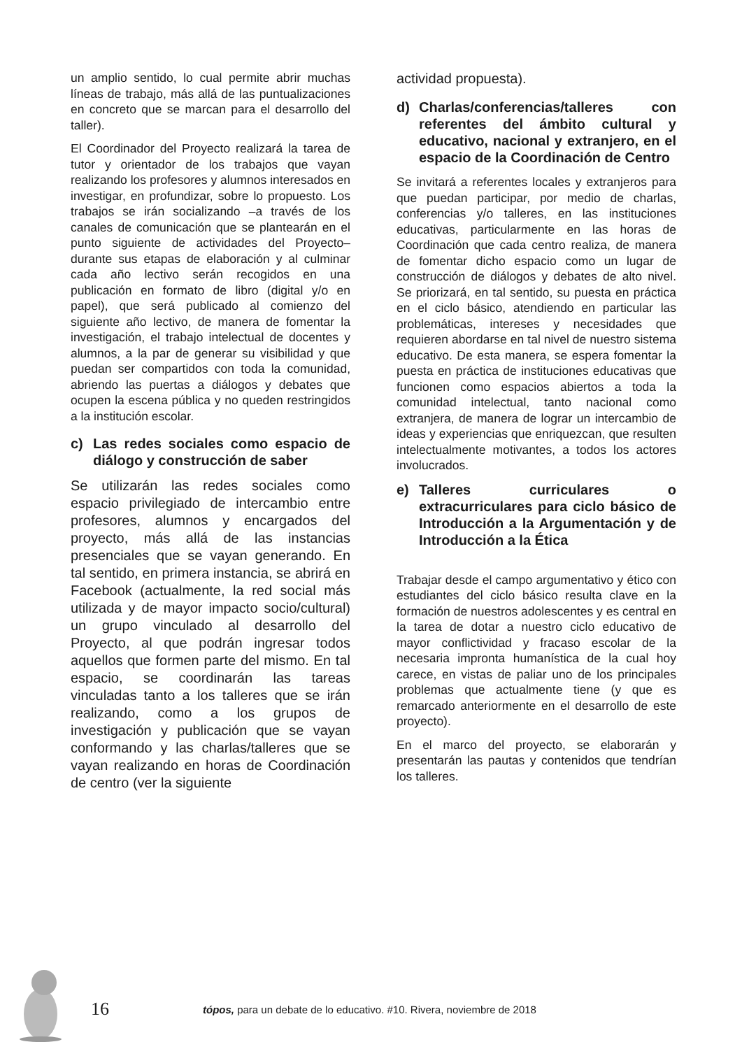un amplio sentido, lo cual permite abrir muchas líneas de trabajo, más allá de las puntualizaciones en concreto que se marcan para el desarrollo del taller).
El Coordinador del Proyecto realizará la tarea de tutor y orientador de los trabajos que vayan realizando los profesores y alumnos interesados en investigar, en profundizar, sobre lo propuesto. Los trabajos se irán socializando –a través de los canales de comunicación que se plantearán en el punto siguiente de actividades del Proyecto– durante sus etapas de elaboración y al culminar cada año lectivo serán recogidos en una publicación en formato de libro (digital y/o en papel), que será publicado al comienzo del siguiente año lectivo, de manera de fomentar la investigación, el trabajo intelectual de docentes y alumnos, a la par de generar su visibilidad y que puedan ser compartidos con toda la comunidad, abriendo las puertas a diálogos y debates que ocupen la escena pública y no queden restringidos a la institución escolar.
c) Las redes sociales como espacio de diálogo y construcción de saber
Se utilizarán las redes sociales como espacio privilegiado de intercambio entre profesores, alumnos y encargados del proyecto, más allá de las instancias presenciales que se vayan generando. En tal sentido, en primera instancia, se abrirá en Facebook (actualmente, la red social más utilizada y de mayor impacto socio/cultural) un grupo vinculado al desarrollo del Proyecto, al que podrán ingresar todos aquellos que formen parte del mismo. En tal espacio, se coordinarán las tareas vinculadas tanto a los talleres que se irán realizando, como a los grupos de investigación y publicación que se vayan conformando y las charlas/talleres que se vayan realizando en horas de Coordinación de centro (ver la siguiente
actividad propuesta).
d) Charlas/conferencias/talleres con referentes del ámbito cultural y educativo, nacional y extranjero, en el espacio de la Coordinación de Centro
Se invitará a referentes locales y extranjeros para que puedan participar, por medio de charlas, conferencias y/o talleres, en las instituciones educativas, particularmente en las horas de Coordinación que cada centro realiza, de manera de fomentar dicho espacio como un lugar de construcción de diálogos y debates de alto nivel. Se priorizará, en tal sentido, su puesta en práctica en el ciclo básico, atendiendo en particular las problemáticas, intereses y necesidades que requieren abordarse en tal nivel de nuestro sistema educativo. De esta manera, se espera fomentar la puesta en práctica de instituciones educativas que funcionen como espacios abiertos a toda la comunidad intelectual, tanto nacional como extranjera, de manera de lograr un intercambio de ideas y experiencias que enriquezcan, que resulten intelectualmente motivantes, a todos los actores involucrados.
e) Talleres curriculares o extracurriculares para ciclo básico de Introducción a la Argumentación y de Introducción a la Ética
Trabajar desde el campo argumentativo y ético con estudiantes del ciclo básico resulta clave en la formación de nuestros adolescentes y es central en la tarea de dotar a nuestro ciclo educativo de mayor conflictividad y fracaso escolar de la necesaria impronta humanística de la cual hoy carece, en vistas de paliar uno de los principales problemas que actualmente tiene (y que es remarcado anteriormente en el desarrollo de este proyecto).
En el marco del proyecto, se elaborarán y presentarán las pautas y contenidos que tendrían los talleres.
16
tópos, para un debate de lo educativo. #10. Rivera, noviembre de 2018